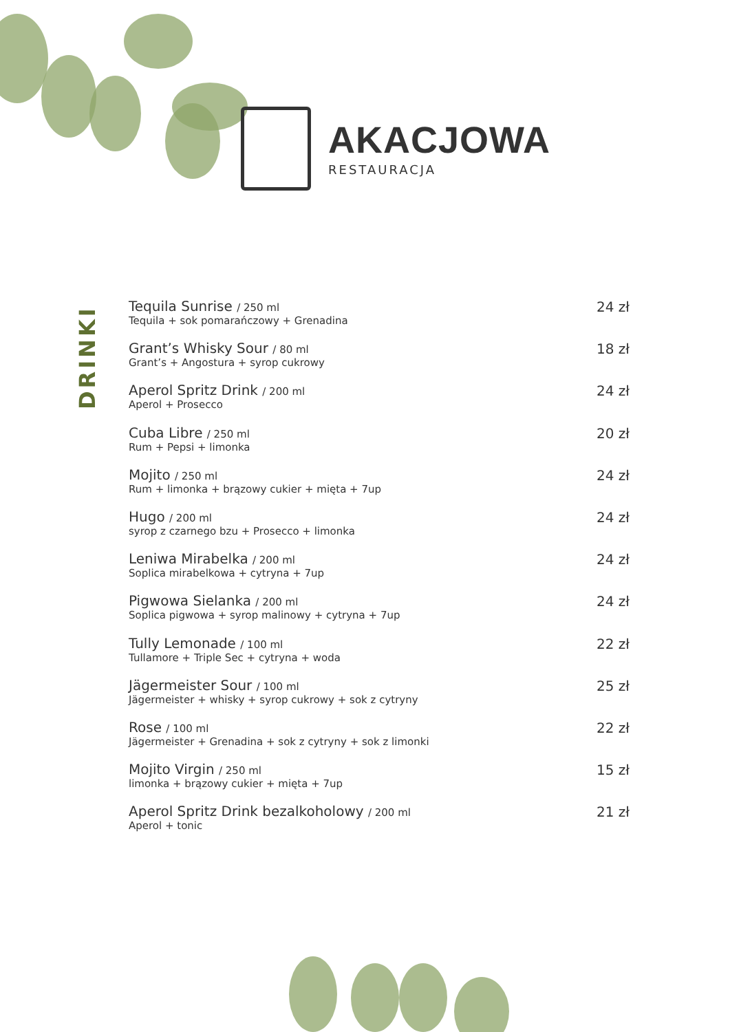AKACJOWA
RESTAURACJA
DRINKI
Tequila Sunrise / 250 ml
Tequila + sok pomarańczowy + Grenadina
24 zł
Grant’s Whisky Sour / 80 ml
Grant’s + Angostura + syrop cukrowy
18 zł
Aperol Spritz Drink / 200 ml
Aperol + Prosecco
24 zł
Cuba Libre / 250 ml
Rum + Pepsi + limonka
20 zł
Mojito / 250 ml
Rum + limonka + brązowy cukier + mięta + 7up
24 zł
Hugo / 200 ml
syrop z czarnego bzu + Prosecco + limonka
24 zł
Leniwa Mirabelka / 200 ml
Soplica mirabelkowa + cytryna + 7up
24 zł
Pigwowa Sielanka / 200 ml
Soplica pigwowa + syrop malinowy + cytryna + 7up
24 zł
Tully Lemonade / 100 ml
Tullamore + Triple Sec + cytryna + woda
22 zł
Jägermeister Sour / 100 ml
Jägermeister + whisky + syrop cukrowy + sok z cytryny
25 zł
Rose / 100 ml
Jägermeister + Grenadina + sok z cytryny + sok z limonki
22 zł
Mojito Virgin / 250 ml
limonka + brązowy cukier + mięta + 7up
15 zł
Aperol Spritz Drink bezalkoholowy / 200 ml
Aperol + tonic
21 zł